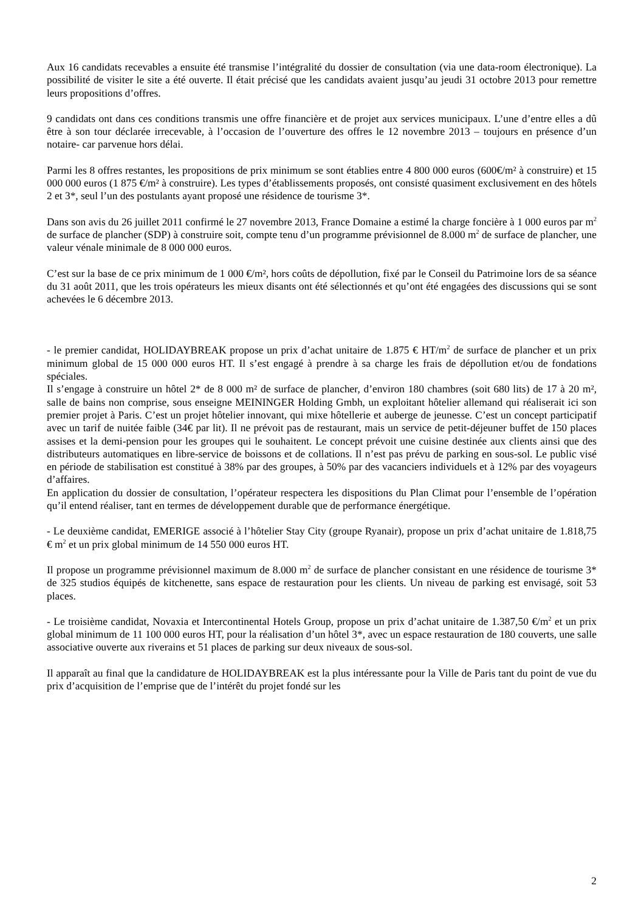Aux 16 candidats recevables a ensuite été transmise l’intégralité du dossier de consultation (via une data-room électronique). La possibilité de visiter le site a été ouverte. Il était précisé que les candidats avaient jusqu’au jeudi 31 octobre 2013 pour remettre leurs propositions d’offres.
9 candidats ont dans ces conditions transmis une offre financière et de projet aux services municipaux. L’une d’entre elles a dû être à son tour déclarée irrecevable, à l’occasion de l’ouverture des offres le 12 novembre 2013 – toujours en présence d’un notaire- car parvenue hors délai.
Parmi les 8 offres restantes, les propositions de prix minimum se sont établies entre 4 800 000 euros (600€/m² à construire) et 15 000 000 euros (1 875 €/m² à construire). Les types d’établissements proposés, ont consisté quasiment exclusivement en des hôtels 2 et 3*, seul l’un des postulants ayant proposé une résidence de tourisme 3*.
Dans son avis du 26 juillet 2011 confirmé le 27 novembre 2013, France Domaine a estimé la charge foncière à 1 000 euros par m<sup>2</sup> de surface de plancher (SDP) à construire soit, compte tenu d’un programme prévisionnel de 8.000 m<sup>2</sup> de surface de plancher, une valeur vénale minimale de 8 000 000 euros.
C’est sur la base de ce prix minimum de 1 000 €/m², hors coûts de dépollution, fixé par le Conseil du Patrimoine lors de sa séance du 31 août 2011, que les trois opérateurs les mieux disants ont été sélectionnés et qu’ont été engagées des discussions qui se sont achevées le 6 décembre 2013.
- le premier candidat, HOLIDAYBREAK propose un prix d’achat unitaire de 1.875 € HT/m<sup>2</sup> de surface de plancher et un prix minimum global de 15 000 000 euros HT. Il s’est engagé à prendre à sa charge les frais de dépollution et/ou de fondations spéciales.
Il s’engage à construire un hôtel 2* de 8 000 m² de surface de plancher, d’environ 180 chambres (soit 680 lits) de 17 à 20 m², salle de bains non comprise, sous enseigne MEININGER Holding Gmbh, un exploitant hôtelier allemand qui réaliserait ici son premier projet à Paris. C’est un projet hôtelier innovant, qui mixe hôtellerie et auberge de jeunesse. C’est un concept participatif avec un tarif de nuitée faible (34€ par lit). Il ne prévoit pas de restaurant, mais un service de petit-déjeuner buffet de 150 places assises et la demi-pension pour les groupes qui le souhaitent. Le concept prévoit une cuisine destinée aux clients ainsi que des distributeurs automatiques en libre-service de boissons et de collations. Il n’est pas prévu de parking en sous-sol. Le public visé en période de stabilisation est constitué à 38% par des groupes, à 50% par des vacanciers individuels et à 12% par des voyageurs d’affaires.
En application du dossier de consultation, l’opérateur respectera les dispositions du Plan Climat pour l’ensemble de l’opération qu’il entend réaliser, tant en termes de développement durable que de performance énergétique.
- Le deuxième candidat, EMERIGE associé à l’hôtelier Stay City (groupe Ryanair), propose un prix d’achat unitaire de 1.818,75 € m<sup>2</sup> et un prix global minimum de 14 550 000 euros HT.
Il propose un programme prévisionnel maximum de 8.000 m<sup>2</sup> de surface de plancher consistant en une résidence de tourisme 3* de 325 studios équipés de kitchenette, sans espace de restauration pour les clients. Un niveau de parking est envisagé, soit 53 places.
- Le troisième candidat, Novaxia et Intercontinental Hotels Group, propose un prix d’achat unitaire de 1.387,50 €/m<sup>2</sup> et un prix global minimum de 11 100 000 euros HT, pour la réalisation d’un hôtel 3*, avec un espace restauration de 180 couverts, une salle associative ouverte aux riverains et 51 places de parking sur deux niveaux de sous-sol.
Il apparaît au final que la candidature de HOLIDAYBREAK est la plus intéressante pour la Ville de Paris tant du point de vue du prix d’acquisition de l’emprise que de l’intérêt du projet fondé sur les
2